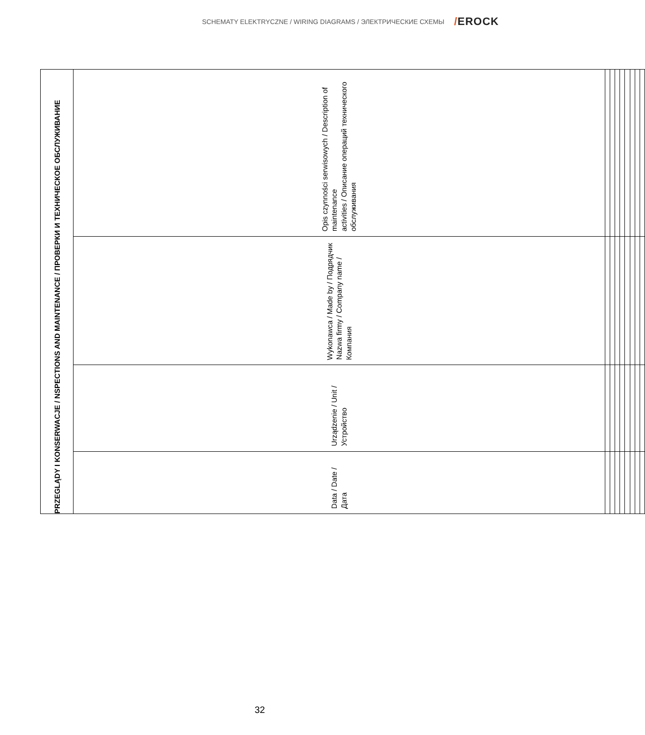SCHEMATY ELEKTRYCZNE / WIRING DIAGRAMS / ЭЛЕКТРИЧЕСКИЕ СХЕМЫ
/EROCK
| PRZEGLĄDY I KONSERWACJE / NSPECTIONS AND MAINTENANCE / ПРОВЕРКИ И ТЕХНИЧЕСКОЕ ОБСЛУЖИВАНИЕ | | | |
| --- | --- | --- | --- |
| Data / Date / Дата | Urządzenie / Unit / Устройство | Wykonawca / Made by / Подрядчик Nazwa firmy / Company name / Компания | Opis czynności serwisowych / Description of maintenance activities / Описание операций технического обслуживания |
32